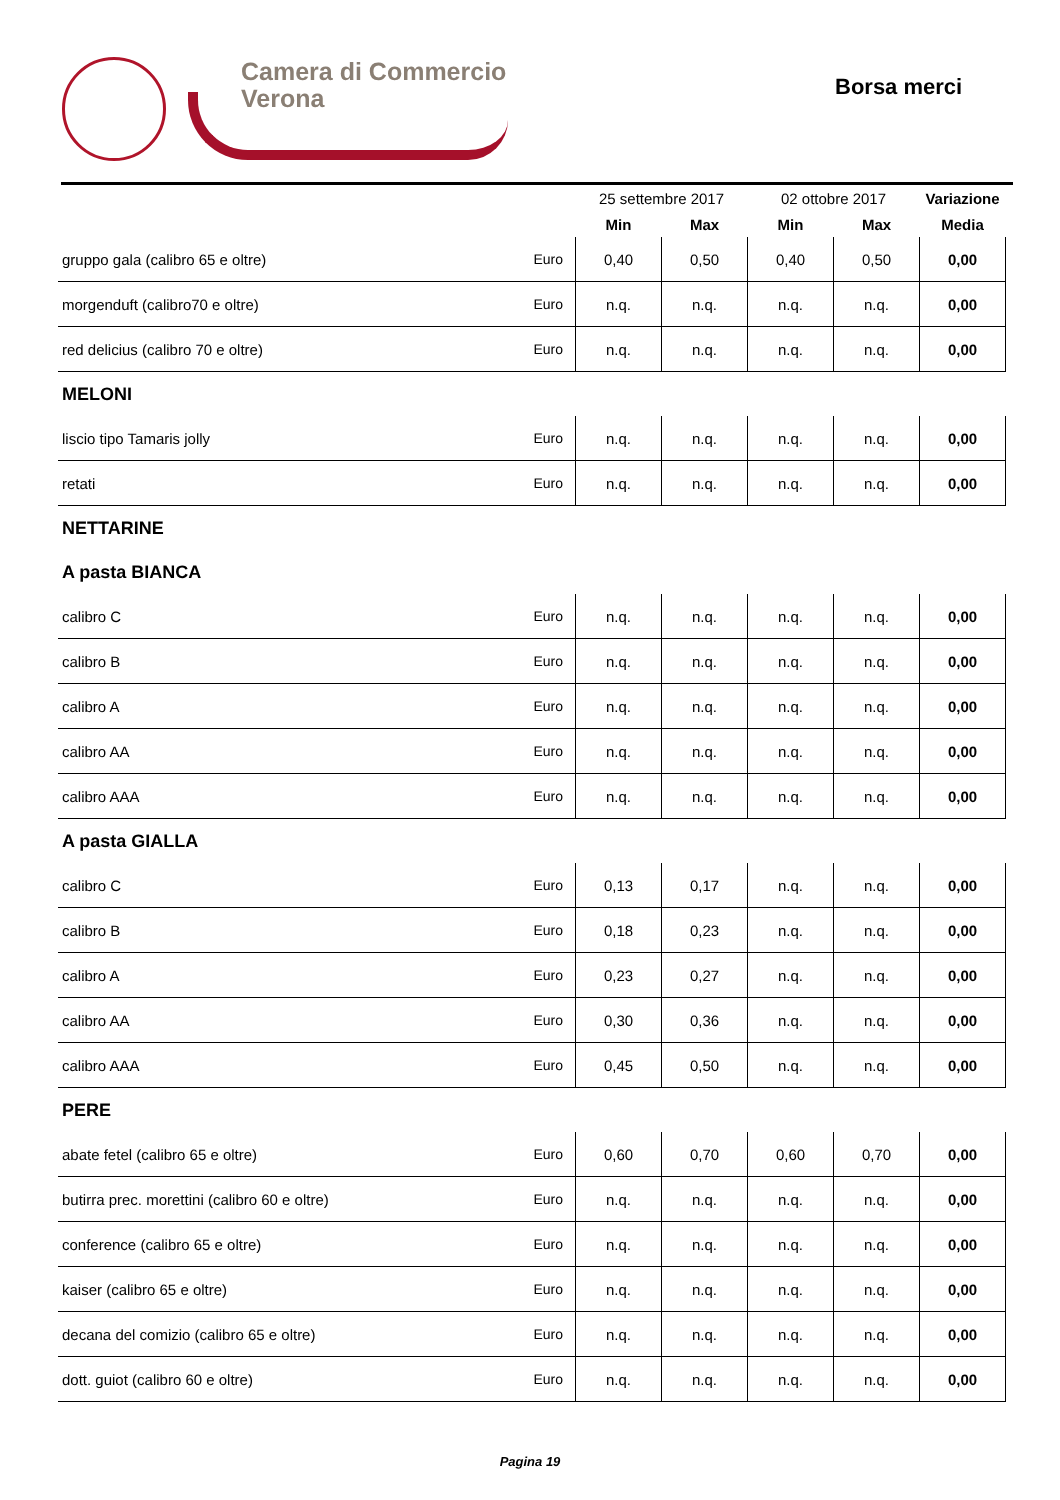Camera di Commercio
Verona
Borsa merci
| | | 25 settembre 2017 | | 02 ottobre 2017 | | Variazione |
| --- | --- | --- | --- | --- | --- | --- |
| | | Min | Max | Min | Max | Media |
| gruppo gala (calibro 65 e oltre) | Euro | 0,40 | 0,50 | 0,40 | 0,50 | 0,00 |
| morgenduft (calibro70 e oltre) | Euro | n.q. | n.q. | n.q. | n.q. | 0,00 |
| red delicius (calibro 70 e oltre) | Euro | n.q. | n.q. | n.q. | n.q. | 0,00 |
| MELONI | | | | | | |
| liscio tipo Tamaris jolly | Euro | n.q. | n.q. | n.q. | n.q. | 0,00 |
| retati | Euro | n.q. | n.q. | n.q. | n.q. | 0,00 |
| NETTARINE | | | | | | |
| A pasta BIANCA | | | | | | |
| calibro C | Euro | n.q. | n.q. | n.q. | n.q. | 0,00 |
| calibro B | Euro | n.q. | n.q. | n.q. | n.q. | 0,00 |
| calibro A | Euro | n.q. | n.q. | n.q. | n.q. | 0,00 |
| calibro AA | Euro | n.q. | n.q. | n.q. | n.q. | 0,00 |
| calibro AAA | Euro | n.q. | n.q. | n.q. | n.q. | 0,00 |
| A pasta GIALLA | | | | | | |
| calibro C | Euro | 0,13 | 0,17 | n.q. | n.q. | 0,00 |
| calibro B | Euro | 0,18 | 0,23 | n.q. | n.q. | 0,00 |
| calibro A | Euro | 0,23 | 0,27 | n.q. | n.q. | 0,00 |
| calibro AA | Euro | 0,30 | 0,36 | n.q. | n.q. | 0,00 |
| calibro AAA | Euro | 0,45 | 0,50 | n.q. | n.q. | 0,00 |
| PERE | | | | | | |
| abate fetel (calibro 65 e oltre) | Euro | 0,60 | 0,70 | 0,60 | 0,70 | 0,00 |
| butirra prec. morettini (calibro 60 e oltre) | Euro | n.q. | n.q. | n.q. | n.q. | 0,00 |
| conference (calibro 65 e oltre) | Euro | n.q. | n.q. | n.q. | n.q. | 0,00 |
| kaiser (calibro 65 e oltre) | Euro | n.q. | n.q. | n.q. | n.q. | 0,00 |
| decana del comizio (calibro 65 e oltre) | Euro | n.q. | n.q. | n.q. | n.q. | 0,00 |
| dott. guiot (calibro 60 e oltre) | Euro | n.q. | n.q. | n.q. | n.q. | 0,00 |
Pagina 19